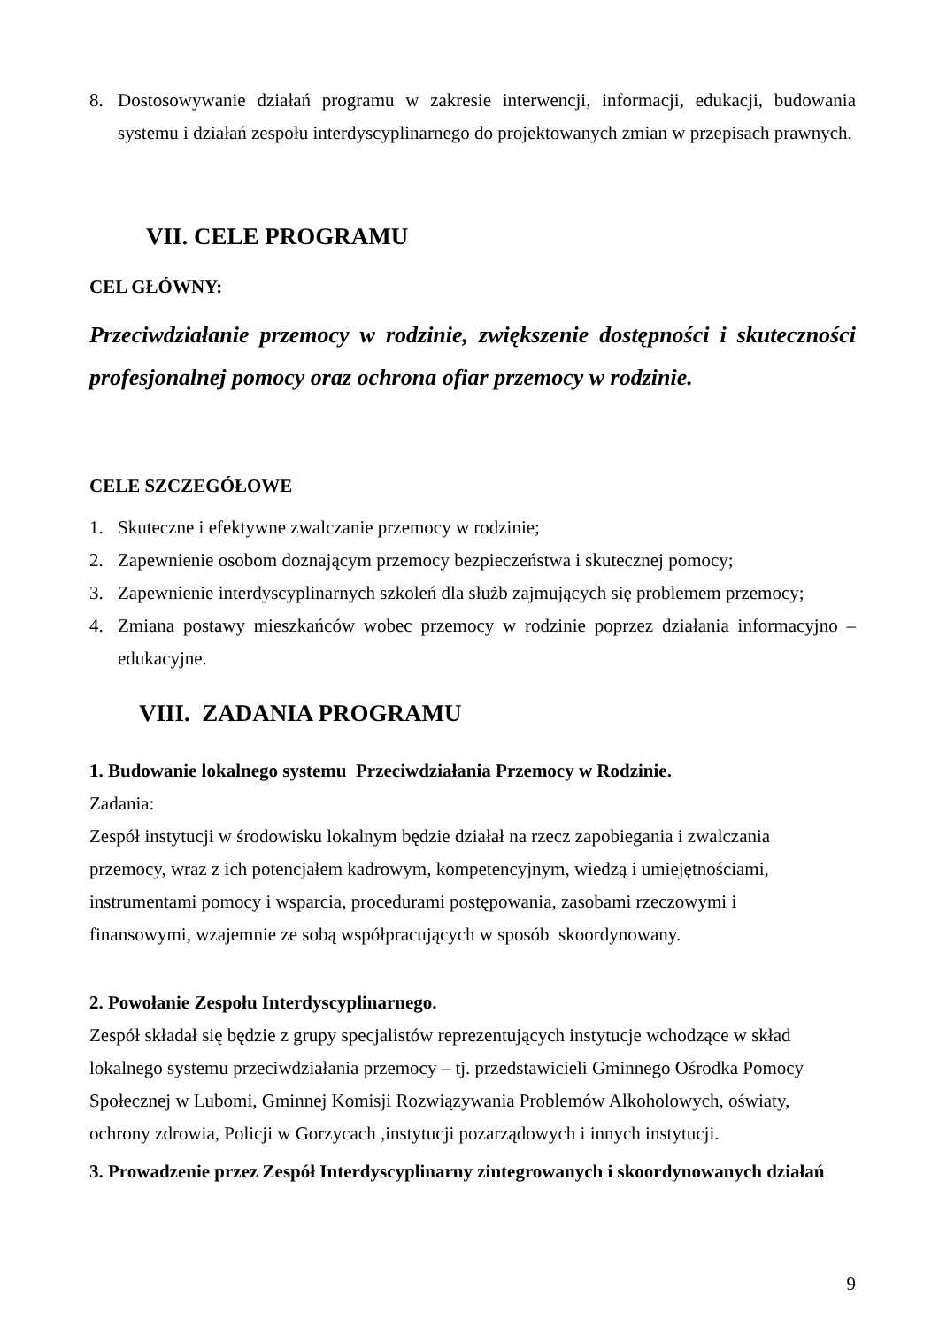8. Dostosowywanie działań programu w zakresie interwencji, informacji, edukacji, budowania systemu i działań zespołu interdyscyplinarnego do projektowanych zmian w przepisach prawnych.
VII. CELE PROGRAMU
CEL GŁÓWNY:
Przeciwdziałanie przemocy w rodzinie, zwiększenie dostępności i skuteczności profesjonalnej pomocy oraz ochrona ofiar przemocy w rodzinie.
CELE SZCZEGÓŁOWE
1. Skuteczne i efektywne zwalczanie przemocy w rodzinie;
2. Zapewnienie osobom doznającym przemocy bezpieczeństwa i skutecznej pomocy;
3. Zapewnienie interdyscyplinarnych szkoleń dla służb zajmujących się problemem przemocy;
4. Zmiana postawy mieszkańców wobec przemocy w rodzinie poprzez działania informacyjno – edukacyjne.
VIII. ZADANIA PROGRAMU
1. Budowanie lokalnego systemu Przeciwdziałania Przemocy w Rodzinie.
Zadania:
Zespół instytucji w środowisku lokalnym będzie działał na rzecz zapobiegania i zwalczania
przemocy, wraz z ich potencjałem kadrowym, kompetencyjnym, wiedzą i umiejętnościami,
instrumentami pomocy i wsparcia, procedurami postępowania, zasobami rzeczowymi i
finansowymi, wzajemnie ze sobą współpracujących w sposób skoordynowany.
2. Powołanie Zespołu Interdyscyplinarnego.
Zespół składał się będzie z grupy specjalistów reprezentujących instytucje wchodzące w skład
lokalnego systemu przeciwdziałania przemocy – tj. przedstawicieli Gminnego Ośrodka Pomocy
Społecznej w Lubomi, Gminnej Komisji Rozwiązywania Problemów Alkoholowych, oświaty,
ochrony zdrowia, Policji w Gorzycach ,instytucji pozarządowych i innych instytucji.
3. Prowadzenie przez Zespół Interdyscyplinarny zintegrowanych i skoordynowanych działań
9